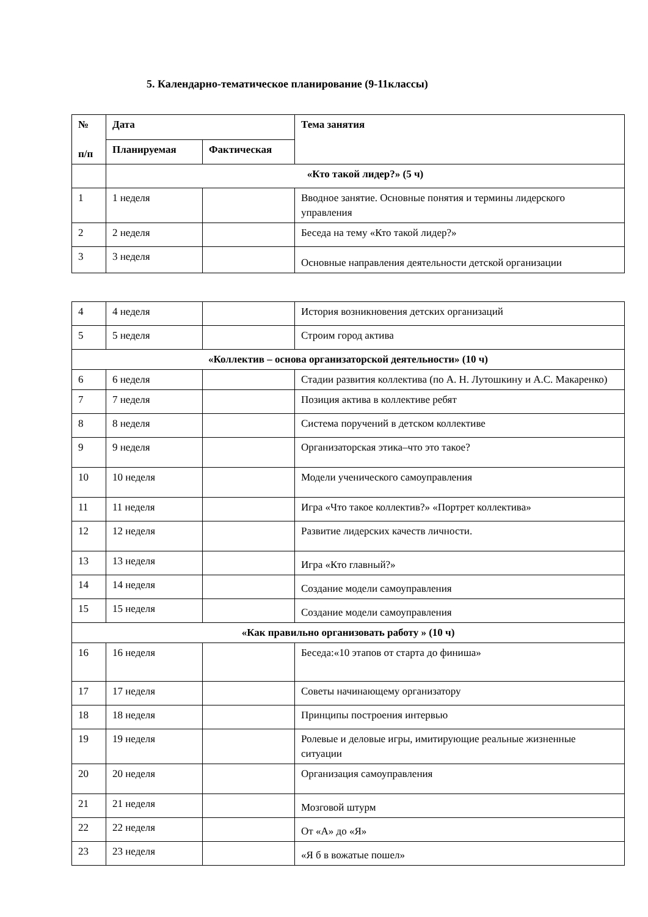5. Календарно-тематическое планирование (9-11классы)
| № п/п | Дата | | Тема занятия |
| --- | --- | --- | --- |
| | Планируемая | Фактическая | |
| | «Кто такой лидер?» (5 ч) | | |
| 1 | 1 неделя | | Вводное занятие. Основные понятия и термины лидерского управления |
| 2 | 2 неделя | | Беседа на тему «Кто такой лидер?» |
| 3 | 3 неделя | | Основные направления деятельности детской организации |
| 4 | 4 неделя | | История возникновения детских организаций |
| 5 | 5 неделя | | Строим город актива |
| «Коллектив – основа организаторской деятельности» (10 ч) | | | |
| 6 | 6 неделя | | Стадии развития коллектива (по А. Н. Лутошкину и А.С. Макаренко) |
| 7 | 7 неделя | | Позиция актива в коллективе ребят |
| 8 | 8 неделя | | Система поручений в детском коллективе |
| 9 | 9 неделя | | Организаторская этика–что это такое? |
| 10 | 10 неделя | | Модели ученического самоуправления |
| 11 | 11 неделя | | Игра «Что такое коллектив?» «Портрет коллектива» |
| 12 | 12 неделя | | Развитие лидерских качеств личности. |
| 13 | 13 неделя | | Игра «Кто главный?» |
| 14 | 14 неделя | | Создание модели самоуправления |
| 15 | 15 неделя | | Создание модели самоуправления |
| «Как правильно организовать работу » (10 ч) | | | |
| 16 | 16 неделя | | Беседа:«10 этапов от старта до финиша» |
| 17 | 17 неделя | | Советы начинающему организатору |
| 18 | 18 неделя | | Принципы построения интервью |
| 19 | 19 неделя | | Ролевые и деловые игры, имитирующие реальные жизненные ситуации |
| 20 | 20 неделя | | Организация самоуправления |
| 21 | 21 неделя | | Мозговой штурм |
| 22 | 22 неделя | | От «А» до «Я» |
| 23 | 23 неделя | | «Я б в вожатые пошел» |